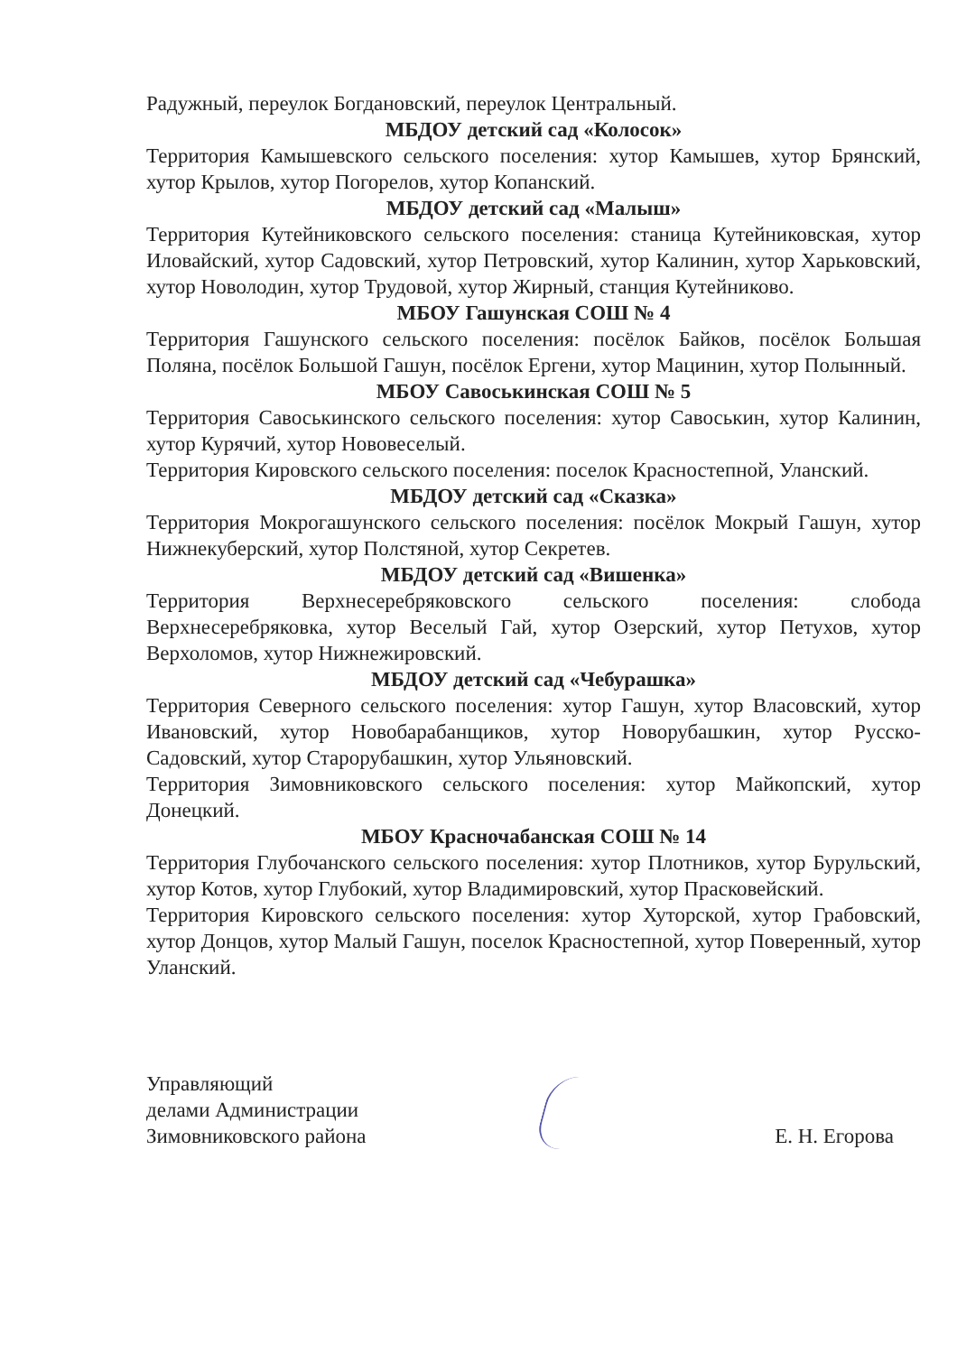Радужный, переулок Богдановский, переулок Центральный.
МБДОУ детский сад «Колосок»
Территория Камышевского сельского поселения: хутор Камышев, хутор Брянский, хутор Крылов, хутор Погорелов, хутор Копанский.
МБДОУ детский сад «Малыш»
Территория Кутейниковского сельского поселения: станица Кутейниковская, хутор Иловайский, хутор Садовский, хутор Петровский, хутор Калинин, хутор Харьковский, хутор Новолодин, хутор Трудовой, хутор Жирный, станция Кутейниково.
МБОУ Гашунская СОШ № 4
Территория Гашунского сельского поселения: посёлок Байков, посёлок Большая Поляна, посёлок Большой Гашун, посёлок Ергени, хутор Мацинин, хутор Полынный.
МБОУ Савоськинская СОШ № 5
Территория Савоськинского сельского поселения: хутор Савоськин, хутор Калинин, хутор Курячий, хутор Нововеселый.
Территория Кировского сельского поселения: поселок Красностепной, Уланский.
МБДОУ детский сад «Сказка»
Территория Мокрогашунского сельского поселения: посёлок Мокрый Гашун, хутор Нижнекуберский, хутор Полстяной, хутор Секретев.
МБДОУ детский сад «Вишенка»
Территория Верхнесеребряковского сельского поселения: слобода Верхнесеребряковка, хутор Веселый Гай, хутор Озерский, хутор Петухов, хутор Верхоломов, хутор Нижнежировский.
МБДОУ детский сад «Чебурашка»
Территория Северного сельского поселения: хутор Гашун, хутор Власовский, хутор Ивановский, хутор Новобарабанщиков, хутор Новорубашкин, хутор Русско-Садовский, хутор Старорубашкин, хутор Ульяновский.
Территория Зимовниковского сельского поселения: хутор Майкопский, хутор Донецкий.
МБОУ Красночабанская СОШ № 14
Территория Глубочанского сельского поселения: хутор Плотников, хутор Бурульский, хутор Котов, хутор Глубокий, хутор Владимировский, хутор Прасковейский.
Территория Кировского сельского поселения: хутор Хуторской, хутор Грабовский, хутор Донцов, хутор Малый Гашун, поселок Красностепной, хутор Поверенный, хутор Уланский.
Управляющий
делами Администрации
Зимовниковского района
Е. Н. Егорова